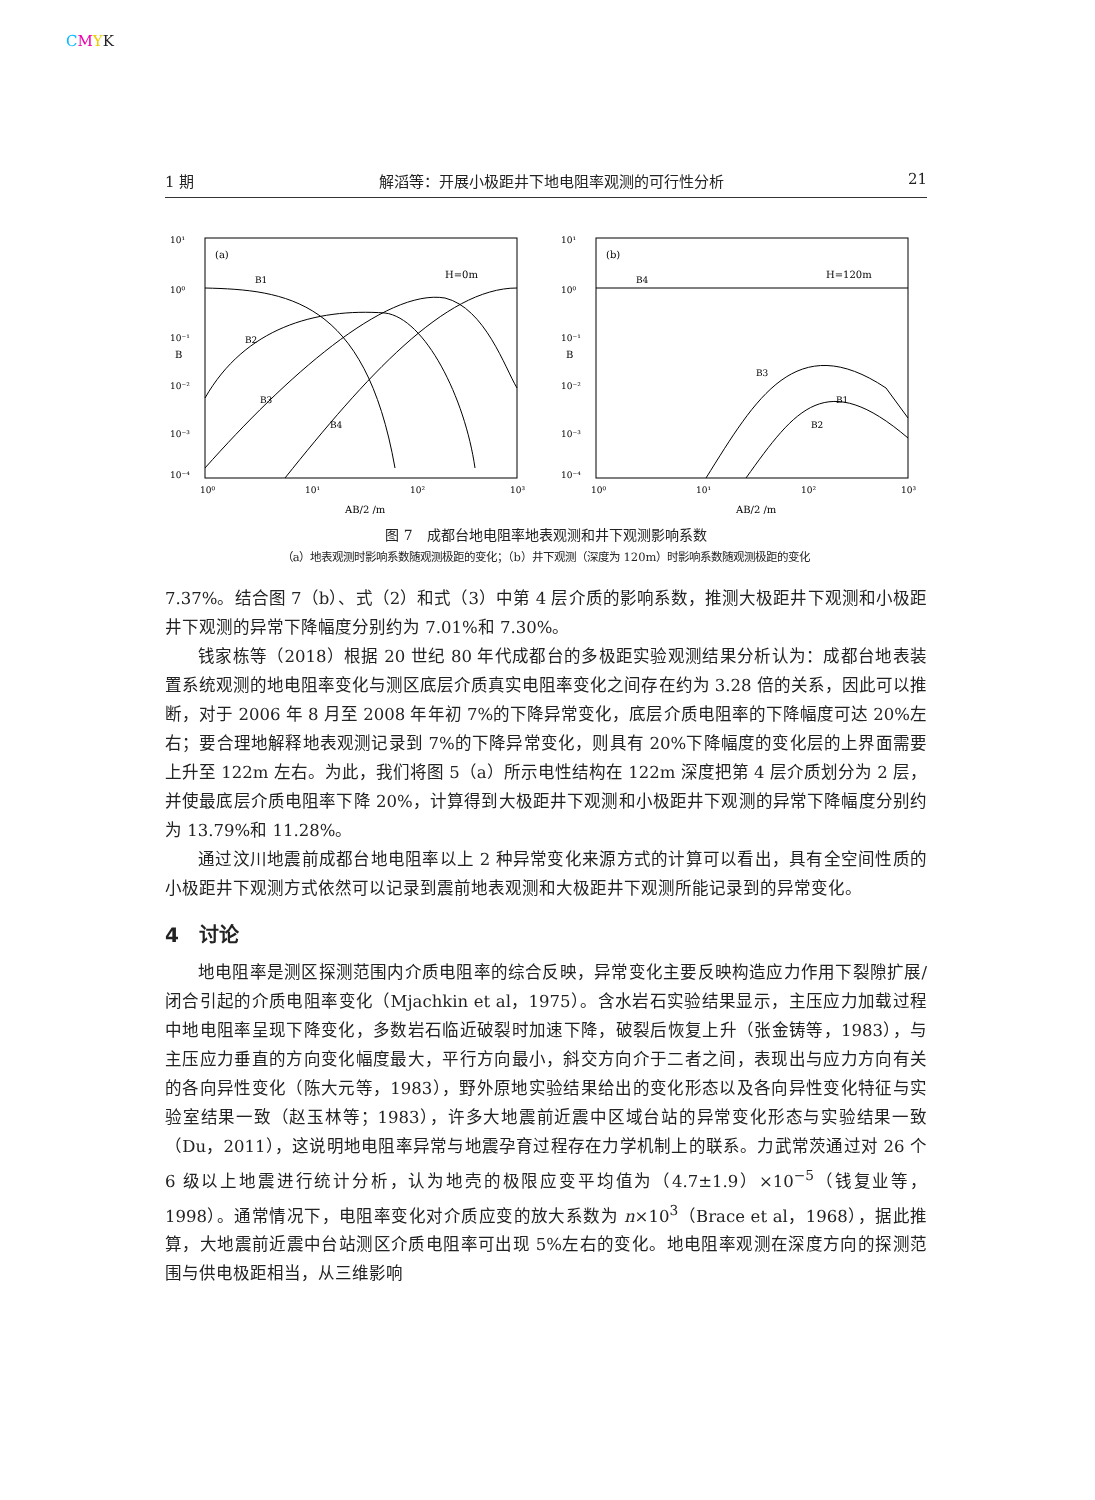CMYK
1 期 解滔等：开展小极距井下地电阻率观测的可行性分析 21
(a)
H=0m
10¹
10⁰
10⁻¹
10⁻²
10⁻³
10⁻⁴
10⁰
10¹
10²
10³
AB/2 /m
B
B1
B2
B3
B4
(b)
H=120m
10¹
10⁰
10⁻¹
10⁻²
10⁻³
10⁻⁴
10⁰
10¹
10²
10³
AB/2 /m
B
B4
B3
B1
B2
图 7　成都台地电阻率地表观测和井下观测影响系数
（a）地表观测时影响系数随观测极距的变化；（b）井下观测（深度为 120m）时影响系数随观测极距的变化
7.37%。结合图 7（b）、式（2）和式（3）中第 4 层介质的影响系数，推测大极距井下观测和小极距井下观测的异常下降幅度分别约为 7.01%和 7.30%。
钱家栋等（2018）根据 20 世纪 80 年代成都台的多极距实验观测结果分析认为：成都台地表装置系统观测的地电阻率变化与测区底层介质真实电阻率变化之间存在约为 3.28 倍的关系，因此可以推断，对于 2006 年 8 月至 2008 年年初 7%的下降异常变化，底层介质电阻率的下降幅度可达 20%左右；要合理地解释地表观测记录到 7%的下降异常变化，则具有 20%下降幅度的变化层的上界面需要上升至 122m 左右。为此，我们将图 5（a）所示电性结构在 122m 深度把第 4 层介质划分为 2 层，并使最底层介质电阻率下降 20%，计算得到大极距井下观测和小极距井下观测的异常下降幅度分别约为 13.79%和 11.28%。
通过汶川地震前成都台地电阻率以上 2 种异常变化来源方式的计算可以看出，具有全空间性质的小极距井下观测方式依然可以记录到震前地表观测和大极距井下观测所能记录到的异常变化。
4　讨论
地电阻率是测区探测范围内介质电阻率的综合反映，异常变化主要反映构造应力作用下裂隙扩展/闭合引起的介质电阻率变化（Mjachkin et al，1975）。含水岩石实验结果显示，主压应力加载过程中地电阻率呈现下降变化，多数岩石临近破裂时加速下降，破裂后恢复上升（张金铸等，1983），与主压应力垂直的方向变化幅度最大，平行方向最小，斜交方向介于二者之间，表现出与应力方向有关的各向异性变化（陈大元等，1983），野外原地实验结果给出的变化形态以及各向异性变化特征与实验室结果一致（赵玉林等；1983），许多大地震前近震中区域台站的异常变化形态与实验结果一致（Du，2011），这说明地电阻率异常与地震孕育过程存在力学机制上的联系。力武常茨通过对 26 个 6 级以上地震进行统计分析，认为地壳的极限应变平均值为（4.7±1.9）×10<sup>−5</sup>（钱复业等，1998）。通常情况下，电阻率变化对介质应变的放大系数为 n×10<sup>3</sup>（Brace et al，1968），据此推算，大地震前近震中台站测区介质电阻率可出现 5%左右的变化。地电阻率观测在深度方向的探测范围与供电极距相当，从三维影响